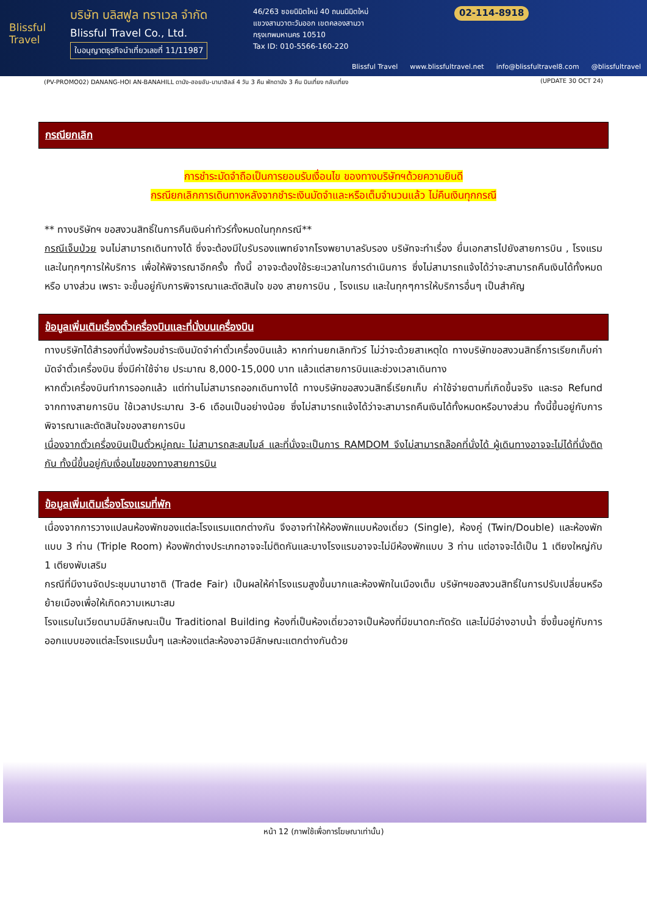Blissful Travel
บริษัท บลิสฟูล ทราเวล จำกัด
Blissful Travel Co., Ltd.
ใบอนุญาตธุรกิจนำเที่ยวเลขที่ 11/11987
46/263 ซอยนิมิตใหม่ 40 ถนนนิมิตใหม่
แขวงสามวาตะวันออก เขตคลองสามวา
กรุงเทพมหานคร 10510
Tax ID: 010-5566-160-220
02-114-8918
Blissful Travel www.blissfultravel.net info@blissfultravel8.com @blissfultravel
(PV-PROMO02) DANANG-HOI AN-BANAHILL ดานัง-ฮอยอัน-บานาฮิลล์ 4 วัน 3 คืน พักดานัง 3 คืน บินเที่ยง กลับเที่ยง (UPDATE 30 OCT 24)
กรณียกเลิก
การชำระมัดจำถือเป็นการยอมรับเงื่อนไข ของทางบริษัทฯด้วยความยินดี
กรณียกเลิกการเดินทางหลังจากชำระเงินมัดจำและหรือเต็มจำนวนแล้ว ไม่คืนเงินทุกกรณี
** ทางบริษัทฯ ขอสงวนสิทธิ์ในการคืนเงินค่าทัวร์ทั้งหมดในทุกกรณี**
กรณีเจ็บป่วย จนไม่สามารถเดินทางได้ ซึ่งจะต้องมีใบรับรองแพทย์จากโรงพยาบาลรับรอง บริษัทจะทำเรื่อง ยื่นเอกสารไปยังสายการบิน , โรงแรม และในทุกๆการให้บริการ เพื่อให้พิจารณาอีกครั้ง ทั้งนี้ อาจจะต้องใช้ระยะเวลาในการดำเนินการ ซึ่งไม่สามารถแจ้งได้ว่าจะสามารถคืนเงินได้ทั้งหมด หรือ บางส่วน เพราะ จะขึ้นอยู่กับการพิจารณาและตัดสินใจ ของ สายการบิน , โรงแรม และในทุกๆการให้บริการอื่นๆ เป็นสำคัญ
ข้อมูลเพิ่มเติมเรื่องตั๋วเครื่องบินและที่นั่งบนเครื่องบิน
ทางบริษัทได้สำรองที่นั่งพร้อมชำระเงินมัดจำค่าตั๋วเครื่องบินแล้ว หากท่านยกเลิกทัวร์ ไม่ว่าจะด้วยสาเหตุใด ทางบริษัทขอสงวนสิทธิ์การเรียกเก็บค่ามัดจำตั๋วเครื่องบิน ซึ่งมีค่าใช้จ่าย ประมาณ 8,000-15,000 บาท แล้วแต่สายการบินและช่วงเวลาเดินทาง
หากตั๋วเครื่องบินทำการออกแล้ว แต่ท่านไม่สามารถออกเดินทางได้ ทางบริษัทขอสงวนสิทธิ์เรียกเก็บ ค่าใช้จ่ายตามที่เกิดขึ้นจริง และรอ Refund จากทางสายการบิน ใช้เวลาประมาณ 3-6 เดือนเป็นอย่างน้อย ซึ่งไม่สามารถแจ้งได้ว่าจะสามารถคืนเงินได้ทั้งหมดหรือบางส่วน ทั้งนี้ขึ้นอยู่กับการพิจารณาและตัดสินใจของสายการบิน
เนื่องจากตั๋วเครื่องบินเป็นตั๋วหมู่คณะ ไม่สามารถสะสมไมล์ และที่นั่งจะเป็นการ RAMDOM จึงไม่สามารถล๊อคที่นั่งได้ ผู้เดินทางอาจจะไม่ได้ที่นั่งติดกัน ทั้งนี้ขึ้นอยู่กับเงื่อนไขของทางสายการบิน
ข้อมูลเพิ่มเติมเรื่องโรงแรมที่พัก
เนื่องจากการวางแปลนห้องพักของแต่ละโรงแรมแตกต่างกัน จึงอาจทำให้ห้องพักแบบห้องเดี่ยว (Single), ห้องคู่ (Twin/Double) และห้องพักแบบ 3 ท่าน (Triple Room) ห้องพักต่างประเภทอาจจะไม่ติดกันและบางโรงแรมอาจจะไม่มีห้องพักแบบ 3 ท่าน แต่อาจจะได้เป็น 1 เตียงใหญ่กับ 1 เตียงพับเสริม
กรณีที่มีงานจัดประชุมนานาชาติ (Trade Fair) เป็นผลให้ค่าโรงแรมสูงขึ้นมากและห้องพักในเมืองเต็ม บริษัทฯขอสงวนสิทธิ์ในการปรับเปลี่ยนหรือย้ายเมืองเพื่อให้เกิดความเหมาะสม
โรงแรมในเวียดนามมีลักษณะเป็น Traditional Building ห้องที่เป็นห้องเดี่ยวอาจเป็นห้องที่มีขนาดกะทัดรัด และไม่มีอ่างอาบน้ำ ซึ่งขึ้นอยู่กับการออกแบบของแต่ละโรงแรมนั้นๆ และห้องแต่ละห้องอาจมีลักษณะแตกต่างกันด้วย
หน้า 12 (ภาพใช้เพื่อการโฆษณาเท่านั้น)